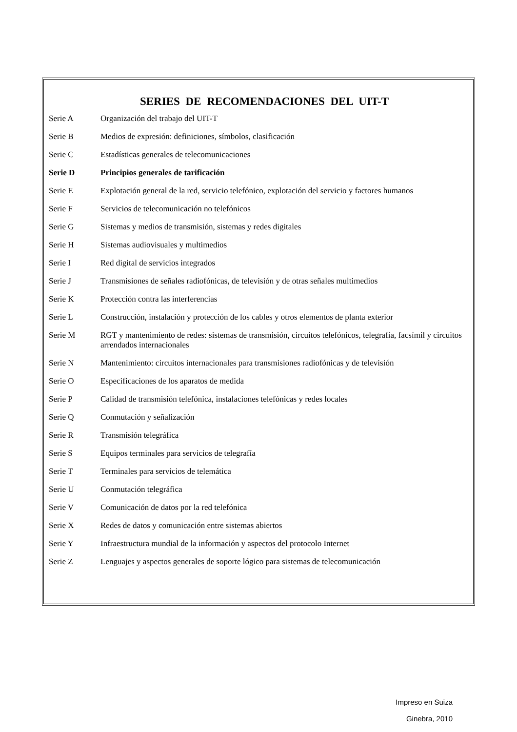SERIES DE RECOMENDACIONES DEL UIT-T
| Serie A | Organización del trabajo del UIT-T |
| Serie B | Medios de expresión: definiciones, símbolos, clasificación |
| Serie C | Estadísticas generales de telecomunicaciones |
| Serie D | Principios generales de tarificación |
| Serie E | Explotación general de la red, servicio telefónico, explotación del servicio y factores humanos |
| Serie F | Servicios de telecomunicación no telefónicos |
| Serie G | Sistemas y medios de transmisión, sistemas y redes digitales |
| Serie H | Sistemas audiovisuales y multimedios |
| Serie I | Red digital de servicios integrados |
| Serie J | Transmisiones de señales radiofónicas, de televisión y de otras señales multimedios |
| Serie K | Protección contra las interferencias |
| Serie L | Construcción, instalación y protección de los cables y otros elementos de planta exterior |
| Serie M | RGT y mantenimiento de redes: sistemas de transmisión, circuitos telefónicos, telegrafía, facsímil y circuitos arrendados internacionales |
| Serie N | Mantenimiento: circuitos internacionales para transmisiones radiofónicas y de televisión |
| Serie O | Especificaciones de los aparatos de medida |
| Serie P | Calidad de transmisión telefónica, instalaciones telefónicas y redes locales |
| Serie Q | Conmutación y señalización |
| Serie R | Transmisión telegráfica |
| Serie S | Equipos terminales para servicios de telegrafía |
| Serie T | Terminales para servicios de telemática |
| Serie U | Conmutación telegráfica |
| Serie V | Comunicación de datos por la red telefónica |
| Serie X | Redes de datos y comunicación entre sistemas abiertos |
| Serie Y | Infraestructura mundial de la información y aspectos del protocolo Internet |
| Serie Z | Lenguajes y aspectos generales de soporte lógico para sistemas de telecomunicación |
Impreso en Suiza
Ginebra, 2010